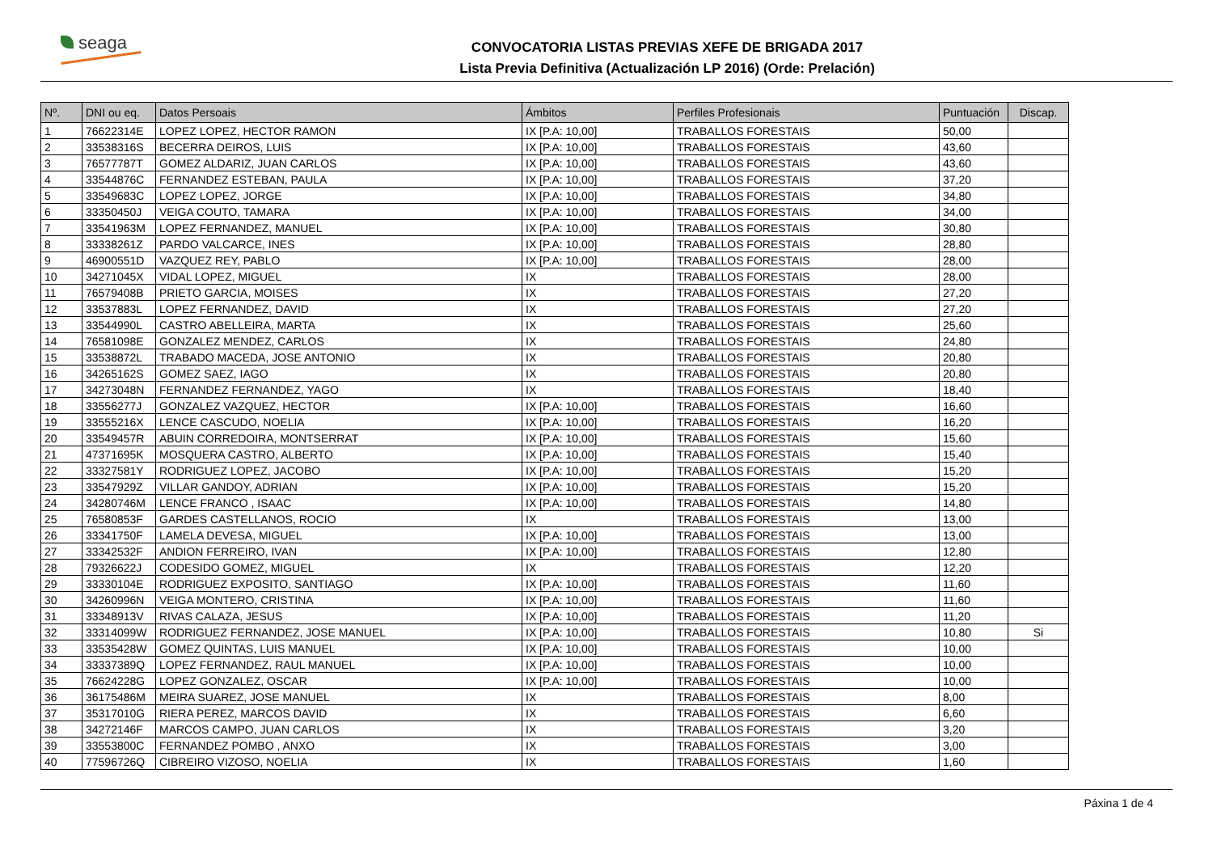seaga
CONVOCATORIA LISTAS PREVIAS XEFE DE BRIGADA 2017
Lista Previa Definitiva (Actualización LP 2016) (Orde: Prelación)
| Nº. | DNI ou eq. | Datos Persoais | Ámbitos | Perfiles Profesionais | Puntuación | Discap. |
| --- | --- | --- | --- | --- | --- | --- |
| 1 | 76622314E | LOPEZ LOPEZ, HECTOR RAMON | IX [P.A: 10,00] | TRABALLOS FORESTAIS | 50,00 | |
| 2 | 33538316S | BECERRA DEIROS, LUIS | IX [P.A: 10,00] | TRABALLOS FORESTAIS | 43,60 | |
| 3 | 76577787T | GOMEZ ALDARIZ, JUAN CARLOS | IX [P.A: 10,00] | TRABALLOS FORESTAIS | 43,60 | |
| 4 | 33544876C | FERNANDEZ ESTEBAN, PAULA | IX [P.A: 10,00] | TRABALLOS FORESTAIS | 37,20 | |
| 5 | 33549683C | LOPEZ LOPEZ, JORGE | IX [P.A: 10,00] | TRABALLOS FORESTAIS | 34,80 | |
| 6 | 33350450J | VEIGA COUTO, TAMARA | IX [P.A: 10,00] | TRABALLOS FORESTAIS | 34,00 | |
| 7 | 33541963M | LOPEZ FERNANDEZ, MANUEL | IX [P.A: 10,00] | TRABALLOS FORESTAIS | 30,80 | |
| 8 | 33338261Z | PARDO VALCARCE, INES | IX [P.A: 10,00] | TRABALLOS FORESTAIS | 28,80 | |
| 9 | 46900551D | VAZQUEZ REY, PABLO | IX [P.A: 10,00] | TRABALLOS FORESTAIS | 28,00 | |
| 10 | 34271045X | VIDAL LOPEZ, MIGUEL | IX | TRABALLOS FORESTAIS | 28,00 | |
| 11 | 76579408B | PRIETO GARCIA, MOISES | IX | TRABALLOS FORESTAIS | 27,20 | |
| 12 | 33537883L | LOPEZ FERNANDEZ, DAVID | IX | TRABALLOS FORESTAIS | 27,20 | |
| 13 | 33544990L | CASTRO ABELLEIRA, MARTA | IX | TRABALLOS FORESTAIS | 25,60 | |
| 14 | 76581098E | GONZALEZ MENDEZ, CARLOS | IX | TRABALLOS FORESTAIS | 24,80 | |
| 15 | 33538872L | TRABADO MACEDA, JOSE ANTONIO | IX | TRABALLOS FORESTAIS | 20,80 | |
| 16 | 34265162S | GOMEZ SAEZ, IAGO | IX | TRABALLOS FORESTAIS | 20,80 | |
| 17 | 34273048N | FERNANDEZ FERNANDEZ, YAGO | IX | TRABALLOS FORESTAIS | 18,40 | |
| 18 | 33556277J | GONZALEZ VAZQUEZ, HECTOR | IX [P.A: 10,00] | TRABALLOS FORESTAIS | 16,60 | |
| 19 | 33555216X | LENCE CASCUDO, NOELIA | IX [P.A: 10,00] | TRABALLOS FORESTAIS | 16,20 | |
| 20 | 33549457R | ABUIN CORREDOIRA, MONTSERRAT | IX [P.A: 10,00] | TRABALLOS FORESTAIS | 15,60 | |
| 21 | 47371695K | MOSQUERA CASTRO, ALBERTO | IX [P.A: 10,00] | TRABALLOS FORESTAIS | 15,40 | |
| 22 | 33327581Y | RODRIGUEZ LOPEZ, JACOBO | IX [P.A: 10,00] | TRABALLOS FORESTAIS | 15,20 | |
| 23 | 33547929Z | VILLAR GANDOY, ADRIAN | IX [P.A: 10,00] | TRABALLOS FORESTAIS | 15,20 | |
| 24 | 34280746M | LENCE FRANCO , ISAAC | IX [P.A: 10,00] | TRABALLOS FORESTAIS | 14,80 | |
| 25 | 76580853F | GARDES CASTELLANOS, ROCIO | IX | TRABALLOS FORESTAIS | 13,00 | |
| 26 | 33341750F | LAMELA DEVESA, MIGUEL | IX [P.A: 10,00] | TRABALLOS FORESTAIS | 13,00 | |
| 27 | 33342532F | ANDION FERREIRO, IVAN | IX [P.A: 10,00] | TRABALLOS FORESTAIS | 12,80 | |
| 28 | 79326622J | CODESIDO GOMEZ, MIGUEL | IX | TRABALLOS FORESTAIS | 12,20 | |
| 29 | 33330104E | RODRIGUEZ EXPOSITO, SANTIAGO | IX [P.A: 10,00] | TRABALLOS FORESTAIS | 11,60 | |
| 30 | 34260996N | VEIGA MONTERO, CRISTINA | IX [P.A: 10,00] | TRABALLOS FORESTAIS | 11,60 | |
| 31 | 33348913V | RIVAS CALAZA, JESUS | IX [P.A: 10,00] | TRABALLOS FORESTAIS | 11,20 | |
| 32 | 33314099W | RODRIGUEZ FERNANDEZ, JOSE MANUEL | IX [P.A: 10,00] | TRABALLOS FORESTAIS | 10,80 | Si |
| 33 | 33535428W | GOMEZ QUINTAS, LUIS MANUEL | IX [P.A: 10,00] | TRABALLOS FORESTAIS | 10,00 | |
| 34 | 33337389Q | LOPEZ FERNANDEZ, RAUL MANUEL | IX [P.A: 10,00] | TRABALLOS FORESTAIS | 10,00 | |
| 35 | 76624228G | LOPEZ GONZALEZ, OSCAR | IX [P.A: 10,00] | TRABALLOS FORESTAIS | 10,00 | |
| 36 | 36175486M | MEIRA SUAREZ, JOSE MANUEL | IX | TRABALLOS FORESTAIS | 8,00 | |
| 37 | 35317010G | RIERA PEREZ, MARCOS DAVID | IX | TRABALLOS FORESTAIS | 6,60 | |
| 38 | 34272146F | MARCOS CAMPO, JUAN CARLOS | IX | TRABALLOS FORESTAIS | 3,20 | |
| 39 | 33553800C | FERNANDEZ POMBO , ANXO | IX | TRABALLOS FORESTAIS | 3,00 | |
| 40 | 77596726Q | CIBREIRO VIZOSO, NOELIA | IX | TRABALLOS FORESTAIS | 1,60 | |
Páxina 1 de 4